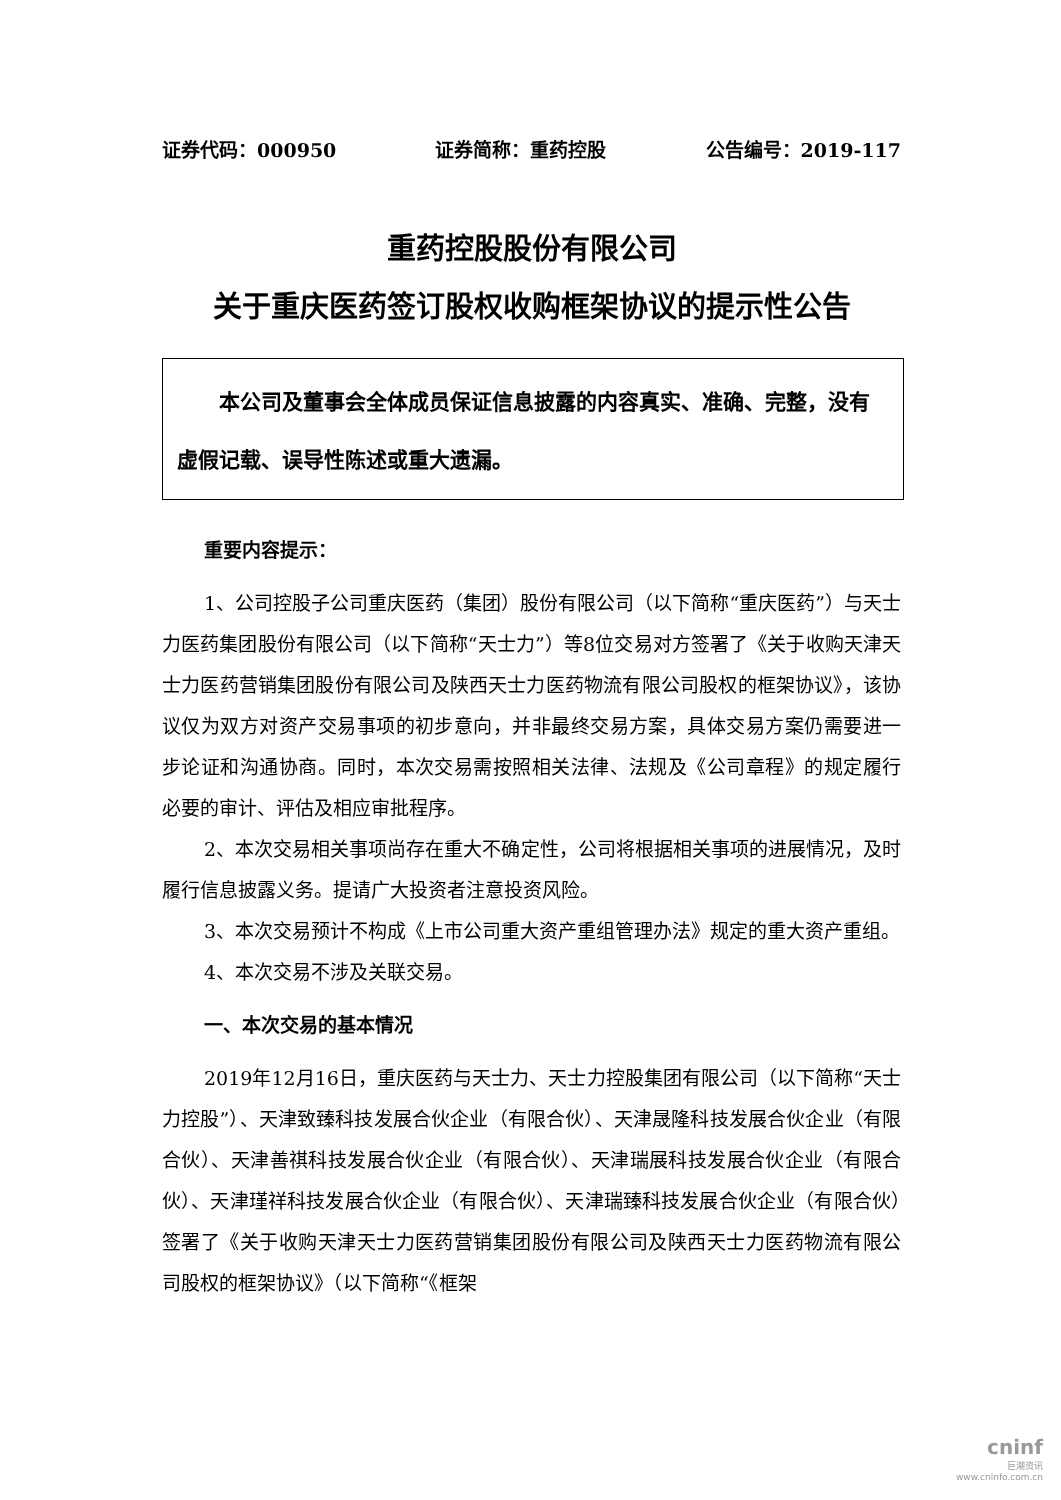证券代码：000950 证券简称：重药控股 公告编号：2019-117
重药控股股份有限公司
关于重庆医药签订股权收购框架协议的提示性公告
　　本公司及董事会全体成员保证信息披露的内容真实、准确、完整，没有虚假记载、误导性陈述或重大遗漏。
重要内容提示：
1、公司控股子公司重庆医药（集团）股份有限公司（以下简称“重庆医药”）与天士力医药集团股份有限公司（以下简称“天士力”）等8位交易对方签署了《关于收购天津天士力医药营销集团股份有限公司及陕西天士力医药物流有限公司股权的框架协议》，该协议仅为双方对资产交易事项的初步意向，并非最终交易方案，具体交易方案仍需要进一步论证和沟通协商。同时，本次交易需按照相关法律、法规及《公司章程》的规定履行必要的审计、评估及相应审批程序。
2、本次交易相关事项尚存在重大不确定性，公司将根据相关事项的进展情况，及时履行信息披露义务。提请广大投资者注意投资风险。
3、本次交易预计不构成《上市公司重大资产重组管理办法》规定的重大资产重组。
4、本次交易不涉及关联交易。
一、本次交易的基本情况
2019年12月16日，重庆医药与天士力、天士力控股集团有限公司（以下简称“天士力控股”）、天津致臻科技发展合伙企业（有限合伙）、天津晟隆科技发展合伙企业（有限合伙）、天津善祺科技发展合伙企业（有限合伙）、天津瑞展科技发展合伙企业（有限合伙）、天津瑾祥科技发展合伙企业（有限合伙）、天津瑞臻科技发展合伙企业（有限合伙）签署了《关于收购天津天士力医药营销集团股份有限公司及陕西天士力医药物流有限公司股权的框架协议》（以下简称“《框架
cninf
巨潮资讯
www.cninfo.com.cn